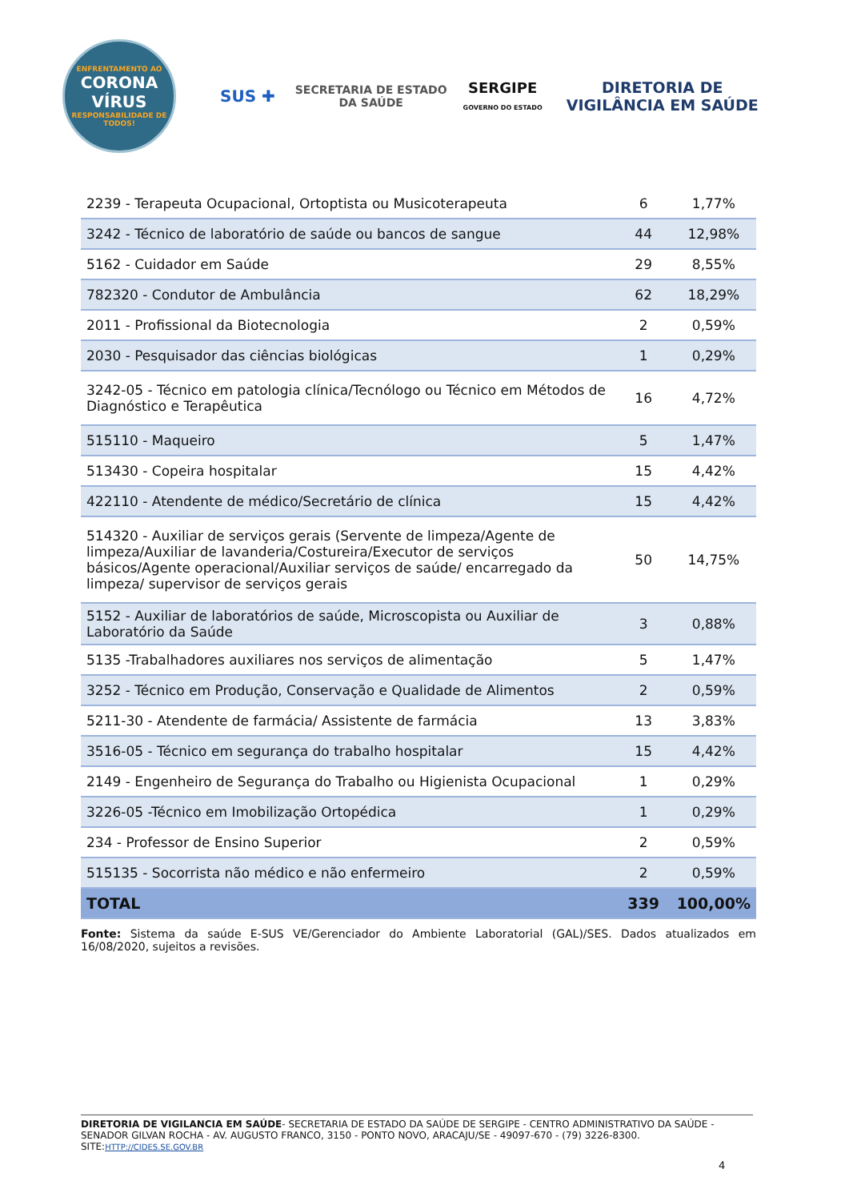ENFRENTAMENTO AO
CORONA
VÍRUS
RESPONSABILIDADE DE TODOS!
SUS ✚
SECRETARIA DE ESTADO
DA SAÚDE
SERGIPE
GOVERNO DO ESTADO
DIRETORIA DE
VIGILÂNCIA EM SAÚDE
| 2239 - Terapeuta Ocupacional, Ortoptista ou Musicoterapeuta | 6 | 1,77% |
| 3242 - Técnico de laboratório de saúde ou bancos de sangue | 44 | 12,98% |
| 5162 - Cuidador em Saúde | 29 | 8,55% |
| 782320 - Condutor de Ambulância | 62 | 18,29% |
| 2011 - Profissional da Biotecnologia | 2 | 0,59% |
| 2030 - Pesquisador das ciências biológicas | 1 | 0,29% |
| 3242-05 - Técnico em patologia clínica/Tecnólogo ou Técnico em Métodos de Diagnóstico e Terapêutica | 16 | 4,72% |
| 515110 - Maqueiro | 5 | 1,47% |
| 513430 - Copeira hospitalar | 15 | 4,42% |
| 422110 - Atendente de médico/Secretário de clínica | 15 | 4,42% |
| 514320 - Auxiliar de serviços gerais (Servente de limpeza/Agente de limpeza/Auxiliar de lavanderia/Costureira/Executor de serviços básicos/Agente operacional/Auxiliar serviços de saúde/ encarregado da limpeza/ supervisor de serviços gerais | 50 | 14,75% |
| 5152 - Auxiliar de laboratórios de saúde, Microscopista ou Auxiliar de Laboratório da Saúde | 3 | 0,88% |
| 5135 -Trabalhadores auxiliares nos serviços de alimentação | 5 | 1,47% |
| 3252 - Técnico em Produção, Conservação e Qualidade de Alimentos | 2 | 0,59% |
| 5211-30 - Atendente de farmácia/ Assistente de farmácia | 13 | 3,83% |
| 3516-05 - Técnico em segurança do trabalho hospitalar | 15 | 4,42% |
| 2149 - Engenheiro de Segurança do Trabalho ou Higienista Ocupacional | 1 | 0,29% |
| 3226-05 -Técnico em Imobilização Ortopédica | 1 | 0,29% |
| 234 - Professor de Ensino Superior | 2 | 0,59% |
| 515135 - Socorrista não médico e não enfermeiro | 2 | 0,59% |
| TOTAL | 339 | 100,00% |
Fonte: Sistema da saúde E-SUS VE/Gerenciador do Ambiente Laboratorial (GAL)/SES. Dados atualizados em 16/08/2020, sujeitos a revisões.
DIRETORIA DE VIGILANCIA EM SAÚDE- SECRETARIA DE ESTADO DA SAÚDE DE SERGIPE - CENTRO ADMINISTRATIVO DA SAÚDE - SENADOR GILVAN ROCHA - AV. AUGUSTO FRANCO, 3150 - PONTO NOVO, ARACAJU/SE - 49097-670 - (79) 3226-8300. SITE:HTTP://CIDES.SE.GOV.BR
4